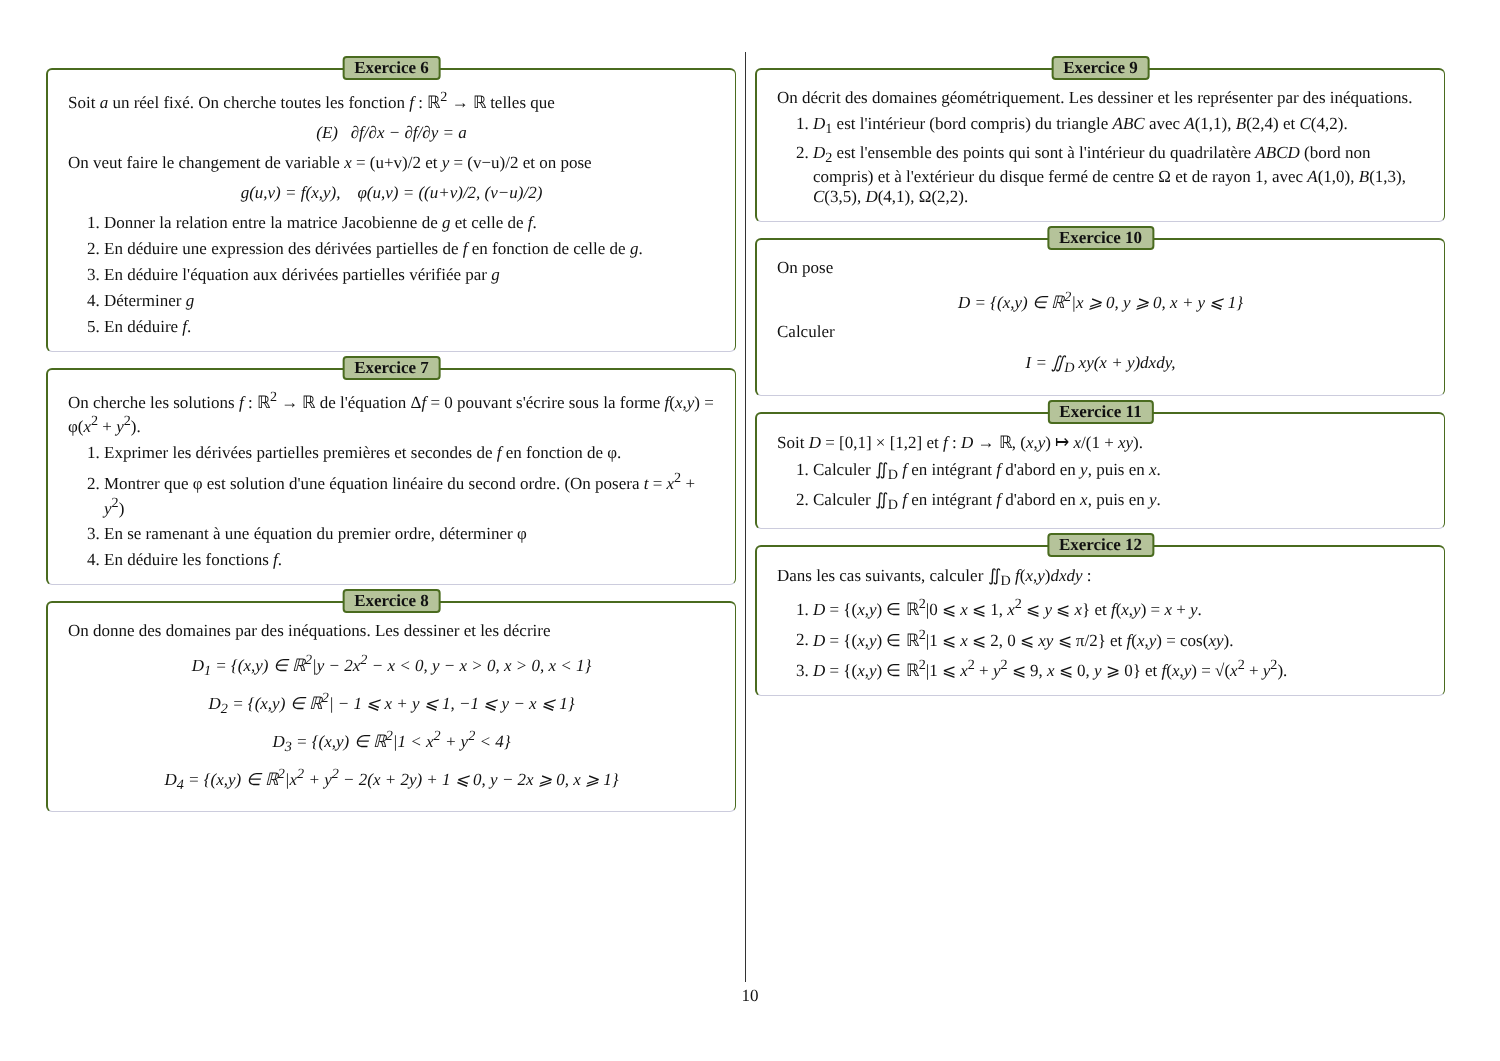Exercice 6
Soit a un réel fixé. On cherche toutes les fonction f : ℝ<sup>2</sup> → ℝ telles que
(E) ∂f/∂x − ∂f/∂y = a
On veut faire le changement de variable x = (u+v)/2 et y = (v−u)/2 et on pose
g(u,v) = f(x,y), φ(u,v) = ((u+v)/2, (v−u)/2)
1. Donner la relation entre la matrice Jacobienne de g et celle de f.
2. En déduire une expression des dérivées partielles de f en fonction de celle de g.
3. En déduire l'équation aux dérivées partielles vérifiée par g
4. Déterminer g
5. En déduire f.
Exercice 7
On cherche les solutions f : ℝ<sup>2</sup> → ℝ de l'équation Δf = 0 pouvant s'écrire sous la forme f(x,y) = φ(x<sup>2</sup> + y<sup>2</sup>).
1. Exprimer les dérivées partielles premières et secondes de f en fonction de φ.
2. Montrer que φ est solution d'une équation linéaire du second ordre. (On posera t = x<sup>2</sup> + y<sup>2</sup>)
3. En se ramenant à une équation du premier ordre, déterminer φ
4. En déduire les fonctions f.
Exercice 8
On donne des domaines par des inéquations. Les dessiner et les décrire
D<sub>1</sub> = {(x,y) ∈ ℝ<sup>2</sup>|y − 2x<sup>2</sup> − x < 0, y − x > 0, x > 0, x < 1}
D<sub>2</sub> = {(x,y) ∈ ℝ<sup>2</sup>| − 1 ⩽ x + y ⩽ 1, −1 ⩽ y − x ⩽ 1}
D<sub>3</sub> = {(x,y) ∈ ℝ<sup>2</sup>|1 < x<sup>2</sup> + y<sup>2</sup> < 4}
D<sub>4</sub> = {(x,y) ∈ ℝ<sup>2</sup>|x<sup>2</sup> + y<sup>2</sup> − 2(x + 2y) + 1 ⩽ 0, y − 2x ⩾ 0, x ⩾ 1}
Exercice 9
On décrit des domaines géométriquement. Les dessiner et les représenter par des inéquations.
1. D<sub>1</sub> est l'intérieur (bord compris) du triangle ABC avec A(1,1), B(2,4) et C(4,2).
2. D<sub>2</sub> est l'ensemble des points qui sont à l'intérieur du quadrilatère ABCD (bord non compris) et à l'extérieur du disque fermé de centre Ω et de rayon 1, avec A(1,0), B(1,3), C(3,5), D(4,1), Ω(2,2).
Exercice 10
On pose
D = {(x,y) ∈ ℝ<sup>2</sup>|x ⩾ 0, y ⩾ 0, x + y ⩽ 1}
Calculer
I = ∬<sub>D</sub> xy(x + y)dxdy,
Exercice 11
Soit D = [0,1] × [1,2] et f : D → ℝ, (x,y) ↦ x/(1 + xy).
1. Calculer ∬<sub>D</sub> f en intégrant f d'abord en y, puis en x.
2. Calculer ∬<sub>D</sub> f en intégrant f d'abord en x, puis en y.
Exercice 12
Dans les cas suivants, calculer ∬<sub>D</sub> f(x,y)dxdy :
1. D = {(x,y) ∈ ℝ<sup>2</sup>|0 ⩽ x ⩽ 1, x<sup>2</sup> ⩽ y ⩽ x} et f(x,y) = x + y.
2. D = {(x,y) ∈ ℝ<sup>2</sup>|1 ⩽ x ⩽ 2, 0 ⩽ xy ⩽ π/2} et f(x,y) = cos(xy).
3. D = {(x,y) ∈ ℝ<sup>2</sup>|1 ⩽ x<sup>2</sup> + y<sup>2</sup> ⩽ 9, x ⩽ 0, y ⩾ 0} et f(x,y) = √(x<sup>2</sup> + y<sup>2</sup>).
10